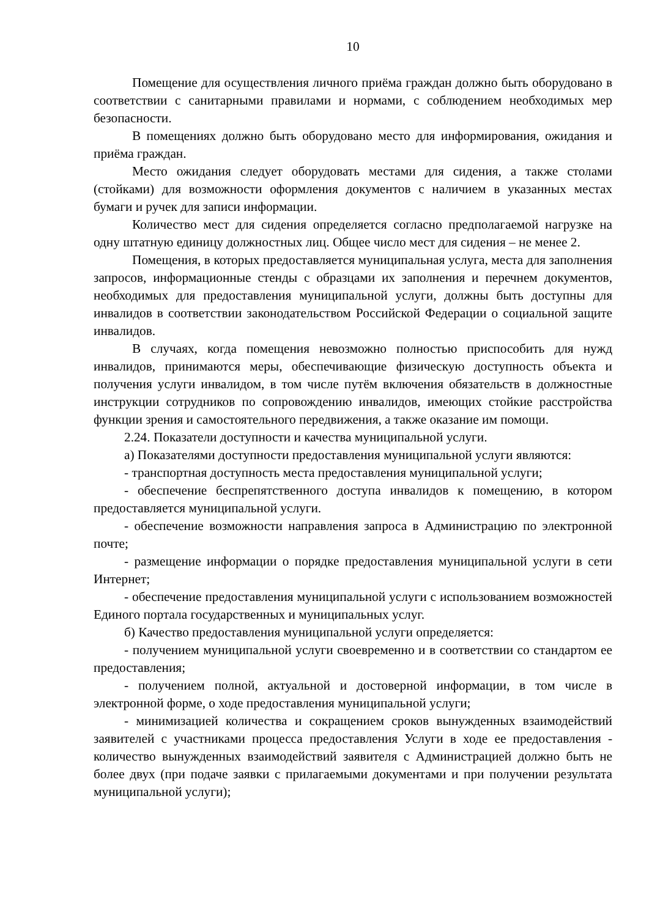10
Помещение для осуществления личного приёма граждан должно быть оборудовано в соответствии с санитарными правилами и нормами, с соблюдением необходимых мер безопасности.
В помещениях должно быть оборудовано место для информирования, ожидания и приёма граждан.
Место ожидания следует оборудовать местами для сидения, а также столами (стойками) для возможности оформления документов с наличием в указанных местах бумаги и ручек для записи информации.
Количество мест для сидения определяется согласно предполагаемой нагрузке на одну штатную единицу должностных лиц. Общее число мест для сидения – не менее 2.
Помещения, в которых предоставляется муниципальная услуга, места для заполнения запросов, информационные стенды с образцами их заполнения и перечнем документов, необходимых для предоставления муниципальной услуги, должны быть доступны для инвалидов в соответствии законодательством Российской Федерации о социальной защите инвалидов.
В случаях, когда помещения невозможно полностью приспособить для нужд инвалидов, принимаются меры, обеспечивающие физическую доступность объекта и получения услуги инвалидом, в том числе путём включения обязательств в должностные инструкции сотрудников по сопровождению инвалидов, имеющих стойкие расстройства функции зрения и самостоятельного передвижения, а также оказание им помощи.
2.24. Показатели доступности и качества муниципальной услуги.
а) Показателями доступности предоставления муниципальной услуги являются:
- транспортная доступность места предоставления муниципальной услуги;
- обеспечение беспрепятственного доступа инвалидов к помещению, в котором предоставляется муниципальной услуги.
- обеспечение возможности направления запроса в Администрацию по электронной почте;
- размещение информации о порядке предоставления муниципальной услуги в сети Интернет;
- обеспечение предоставления муниципальной услуги с использованием возможностей Единого портала государственных и муниципальных услуг.
б) Качество предоставления муниципальной услуги определяется:
- получением муниципальной услуги своевременно и в соответствии со стандартом ее предоставления;
- получением полной, актуальной и достоверной информации, в том числе в электронной форме, о ходе предоставления муниципальной услуги;
- минимизацией количества и сокращением сроков вынужденных взаимодействий заявителей с участниками процесса предоставления Услуги в ходе ее предоставления - количество вынужденных взаимодействий заявителя с Администрацией должно быть не более двух (при подаче заявки с прилагаемыми документами и при получении результата муниципальной услуги);